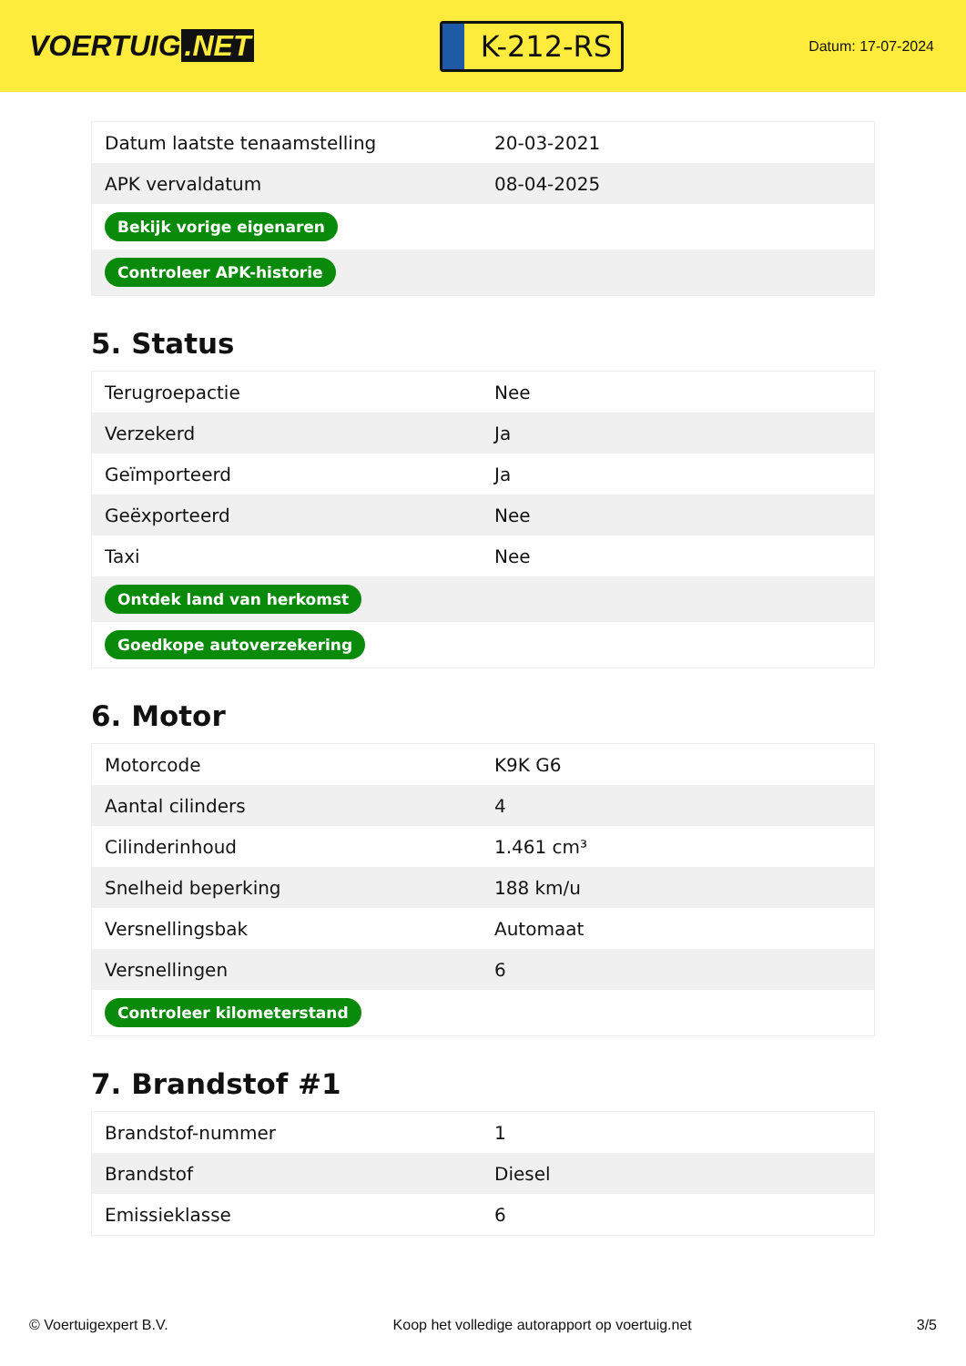VOERTUIG.NET
K-212-RS
Datum: 17-07-2024
| Datum laatste tenaamstelling | 20-03-2021 |
| APK vervaldatum | 08-04-2025 |
| Bekijk vorige eigenaren | |
| Controleer APK-historie | |
5. Status
| Terugroepactie | Nee |
| Verzekerd | Ja |
| Geïmporteerd | Ja |
| Geëxporteerd | Nee |
| Taxi | Nee |
| Ontdek land van herkomst | |
| Goedkope autoverzekering | |
6. Motor
| Motorcode | K9K G6 |
| Aantal cilinders | 4 |
| Cilinderinhoud | 1.461 cm³ |
| Snelheid beperking | 188 km/u |
| Versnellingsbak | Automaat |
| Versnellingen | 6 |
| Controleer kilometerstand | |
7. Brandstof #1
| Brandstof-nummer | 1 |
| Brandstof | Diesel |
| Emissieklasse | 6 |
© Voertuigexpert B.V. Koop het volledige autorapport op voertuig.net 3/5